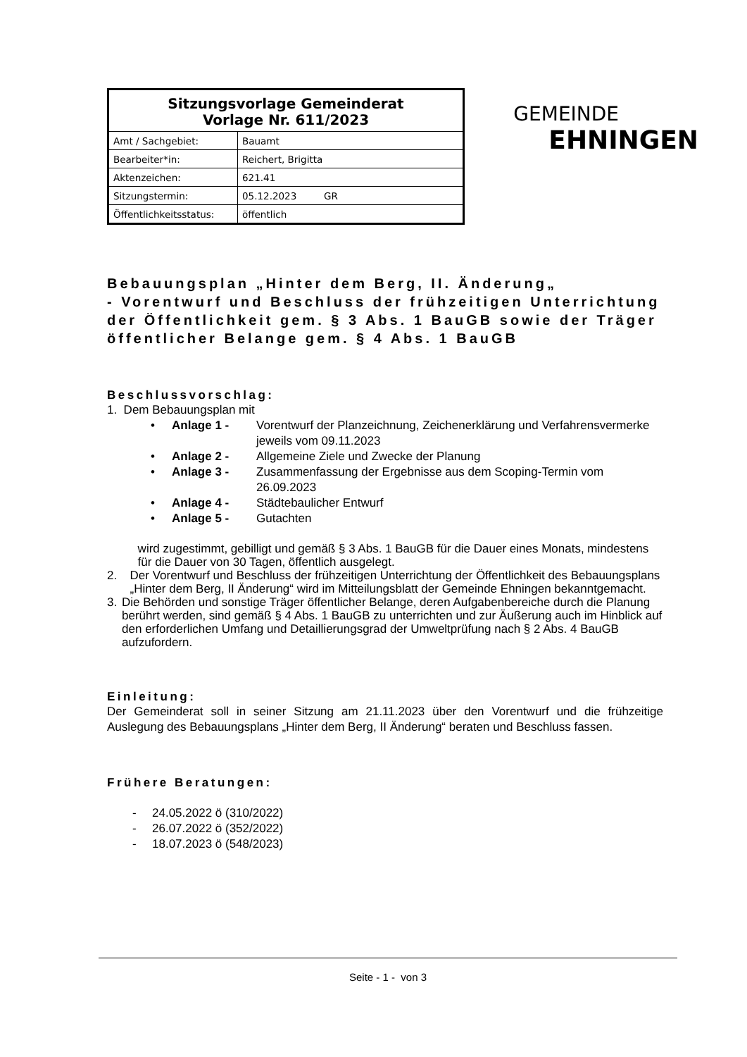| Sitzungsvorlage Gemeinderat Vorlage Nr. 611/2023 | |
| --- | --- |
| Amt / Sachgebiet: | Bauamt |
| Bearbeiter*in: | Reichert, Brigitta |
| Aktenzeichen: | 621.41 |
| Sitzungstermin: | 05.12.2023 GR |
| Öffentlichkeitsstatus: | öffentlich |
GEMEINDE
EHNINGEN
Bebauungsplan „Hinter dem Berg, II. Änderung„
- Vorentwurf und Beschluss der frühzeitigen Unterrichtung der Öffentlichkeit gem. § 3 Abs. 1 BauGB sowie der Träger öffentlicher Belange gem. § 4 Abs. 1 BauGB
Beschlussvorschlag:
1. Dem Bebauungsplan mit
• Anlage 1 - Vorentwurf der Planzeichnung, Zeichenerklärung und Verfahrensvermerke jeweils vom 09.11.2023
• Anlage 2 - Allgemeine Ziele und Zwecke der Planung
• Anlage 3 - Zusammenfassung der Ergebnisse aus dem Scoping-Termin vom 26.09.2023
• Anlage 4 - Städtebaulicher Entwurf
• Anlage 5 - Gutachten
wird zugestimmt, gebilligt und gemäß § 3 Abs. 1 BauGB für die Dauer eines Monats, mindestens für die Dauer von 30 Tagen, öffentlich ausgelegt.
2. Der Vorentwurf und Beschluss der frühzeitigen Unterrichtung der Öffentlichkeit des Bebauungsplans „Hinter dem Berg, II Änderung“ wird im Mitteilungsblatt der Gemeinde Ehningen bekanntgemacht.
3. Die Behörden und sonstige Träger öffentlicher Belange, deren Aufgabenbereiche durch die Planung berührt werden, sind gemäß § 4 Abs. 1 BauGB zu unterrichten und zur Äußerung auch im Hinblick auf den erforderlichen Umfang und Detaillierungsgrad der Umweltprüfung nach § 2 Abs. 4 BauGB aufzufordern.
Einleitung:
Der Gemeinderat soll in seiner Sitzung am 21.11.2023 über den Vorentwurf und die frühzeitige Auslegung des Bebauungsplans „Hinter dem Berg, II Änderung“ beraten und Beschluss fassen.
Frühere Beratungen:
- 24.05.2022 ö (310/2022)
- 26.07.2022 ö (352/2022)
- 18.07.2023 ö (548/2023)
Seite - 1 - von 3